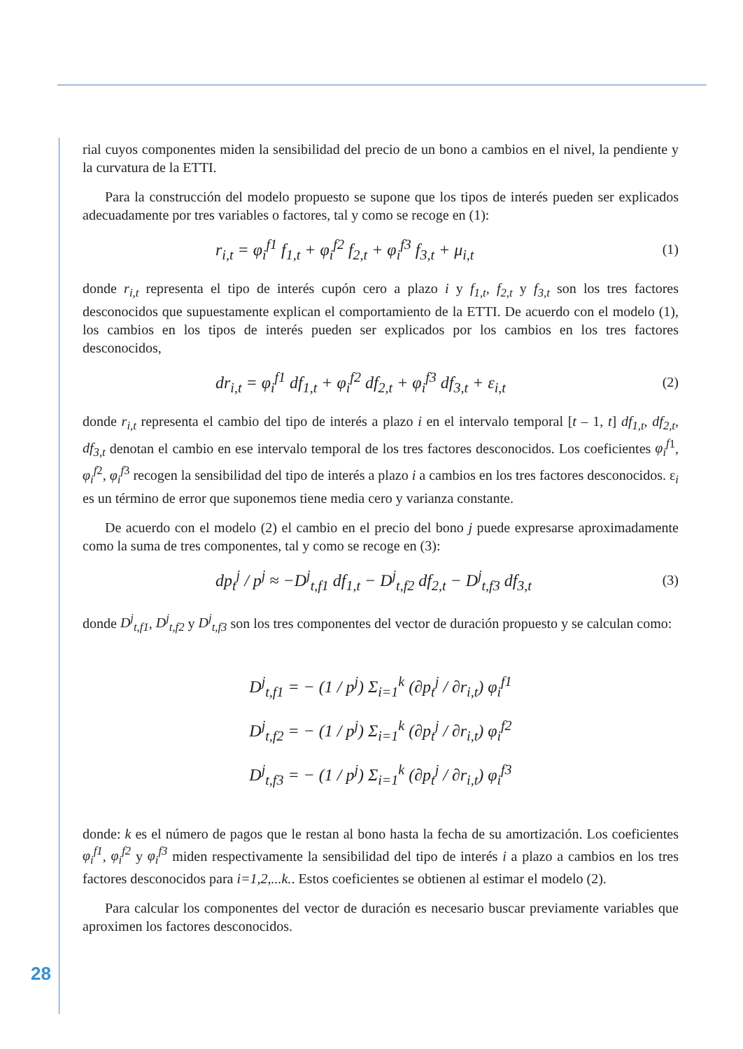rial cuyos componentes miden la sensibilidad del precio de un bono a cambios en el nivel, la pendiente y la curvatura de la ETTI.
Para la construcción del modelo propuesto se supone que los tipos de interés pueden ser explicados adecuadamente por tres variables o factores, tal y como se recoge en (1):
r<sub>i,t</sub> = φ<sub>i</sub><sup>f1</sup> f<sub>1,t</sub> + φ<sub>i</sub><sup>f2</sup> f<sub>2,t</sub> + φ<sub>i</sub><sup>f3</sup> f<sub>3,t</sub> + μ<sub>i,t</sub>
(1)
donde r<sub>i,t</sub> representa el tipo de interés cupón cero a plazo i y f<sub>1,t</sub>, f<sub>2,t</sub> y f<sub>3,t</sub> son los tres factores desconocidos que supuestamente explican el comportamiento de la ETTI. De acuerdo con el modelo (1), los cambios en los tipos de interés pueden ser explicados por los cambios en los tres factores desconocidos,
dr<sub>i,t</sub> = φ<sub>i</sub><sup>f1</sup> df<sub>1,t</sub> + φ<sub>i</sub><sup>f2</sup> df<sub>2,t</sub> + φ<sub>i</sub><sup>f3</sup> df<sub>3,t</sub> + ε<sub>i,t</sub>
(2)
donde r<sub>i,t</sub> representa el cambio del tipo de interés a plazo i en el intervalo temporal [t – 1, t] df<sub>1,t</sub>, df<sub>2,t</sub>, df<sub>3,t</sub> denotan el cambio en ese intervalo temporal de los tres factores desconocidos. Los coeficientes φ<sub>i</sub><sup>f</sup><sup>1</sup>, φ<sub>i</sub><sup>f</sup><sup>2</sup>, φ<sub>i</sub><sup>f</sup><sup>3</sup> recogen la sensibilidad del tipo de interés a plazo i a cambios en los tres factores desconocidos. ε<sub>i</sub> es un término de error que suponemos tiene media cero y varianza constante.
De acuerdo con el modelo (2) el cambio en el precio del bono j puede expresarse aproximadamente como la suma de tres componentes, tal y como se recoge en (3):
dp<sub>t</sub><sup>j</sup> / p<sup>j</sup> ≈ −D<sup>j</sup><sub>t,f1</sub> df<sub>1,t</sub> − D<sup>j</sup><sub>t,f2</sub> df<sub>2,t</sub> − D<sup>j</sup><sub>t,f3</sub> df<sub>3,t</sub>
(3)
donde D<sup>j</sup><sub>t,f1</sub>, D<sup>j</sup><sub>t,f2</sub> y D<sup>j</sup><sub>t,f3</sub> son los tres componentes del vector de duración propuesto y se calculan como:
D<sup>j</sup><sub>t,f1</sub> = − (1 / p<sup>j</sup>) Σ<sub>i=1</sub><sup>k</sup> (∂p<sub>t</sub><sup>j</sup> / ∂r<sub>i,t</sub>) φ<sub>i</sub><sup>f1</sup>
D<sup>j</sup><sub>t,f2</sub> = − (1 / p<sup>j</sup>) Σ<sub>i=1</sub><sup>k</sup> (∂p<sub>t</sub><sup>j</sup> / ∂r<sub>i,t</sub>) φ<sub>i</sub><sup>f2</sup>
D<sup>j</sup><sub>t,f3</sub> = − (1 / p<sup>j</sup>) Σ<sub>i=1</sub><sup>k</sup> (∂p<sub>t</sub><sup>j</sup> / ∂r<sub>i,t</sub>) φ<sub>i</sub><sup>f3</sup>
donde: k es el número de pagos que le restan al bono hasta la fecha de su amortización. Los coeficientes φ<sub>i</sub><sup>f1</sup>, φ<sub>i</sub><sup>f2</sup> y φ<sub>i</sub><sup>f3</sup> miden respectivamente la sensibilidad del tipo de interés i a plazo a cambios en los tres factores desconocidos para i=1,2,...k.. Estos coeficientes se obtienen al estimar el modelo (2).
Para calcular los componentes del vector de duración es necesario buscar previamente variables que aproximen los factores desconocidos.
28